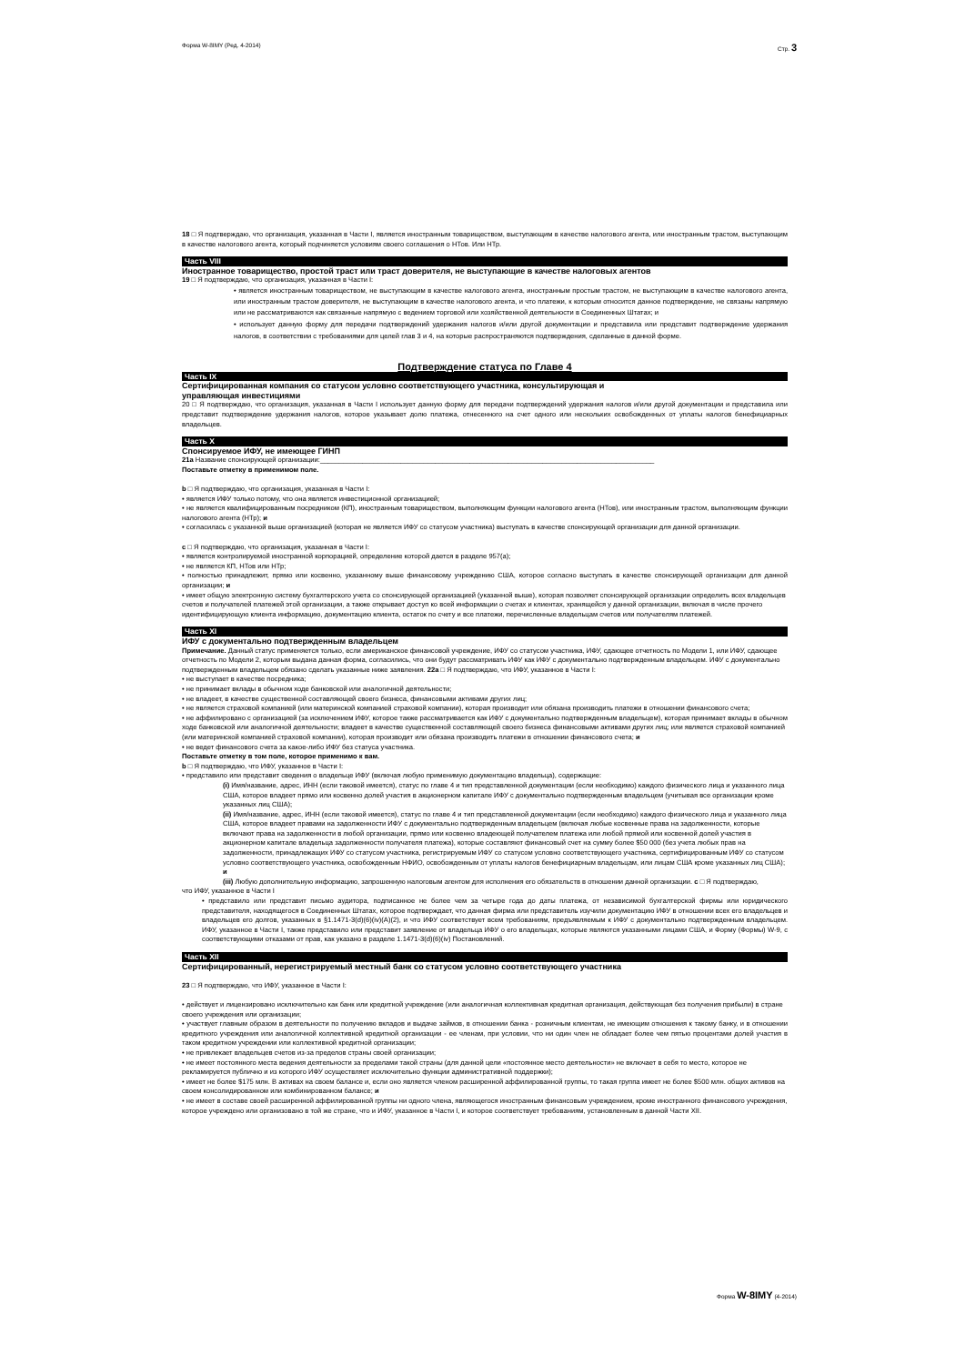Форма W-8IMY (Ред. 4-2014) Стр. 3
18 □ Я подтверждаю, что организация, указанная в Части I, является иностранным товариществом, выступающим в качестве налогового агента, или иностранным трастом, выступающим в качестве налогового агента, который подчиняется условиям своего соглашения о НТов. Или НТр.
Часть VIII
Иностранное товарищество, простой траст или траст доверителя, не выступающие в качестве налоговых агентов
19 □ Я подтверждаю, что организация, указанная в Части I:
• является иностранным товариществом, не выступающим в качестве налогового агента, иностранным простым трастом, не выступающим в качестве налогового агента, или иностранным трастом доверителя, не выступающим в качестве налогового агента, и что платежи, к которым относится данное подтверждение, не связаны напрямую или не рассматриваются как связанные напрямую с ведением торговой или хозяйственной деятельности в Соединенных Штатах; и
• использует данную форму для передачи подтверждений удержания налогов и/или другой документации и представила или представит подтверждение удержания налогов, в соответствии с требованиями для целей глав 3 и 4, на которые распространяются подтверждения, сделанные в данной форме.
Подтверждение статуса по Главе 4
Часть IX
Сертифицированная компания со статусом условно соответствующего участника, консультирующая и
управляющая инвестициями
20 □ Я подтверждаю, что организация, указанная в Части I использует данную форму для передачи подтверждений удержания налогов и/или другой документации и представила или представит подтверждение удержания налогов, которое указывает долю платежа, отнесенного на счет одного или нескольких освобожденных от уплаты налогов бенефициарных владельцев.
Часть X
Спонсируемое ИФУ, не имеющее ГИНП
21a Название спонсирующей организации:_______________________________________________________________________________________
Поставьте отметку в применимом поле.
b □ Я подтверждаю, что организация, указанная в Части I:
• является ИФУ только потому, что она является инвестиционной организацией;
• не является квалифицированным посредником (КП), иностранным товариществом, выполняющим функции налогового агента (НТов), или иностранным трастом, выполняющим функции налогового агента (НТр); и
• согласилась с указанной выше организацией (которая не является ИФУ со статусом участника) выступать в качестве спонсирующей организации для данной организации.
c □ Я подтверждаю, что организация, указанная в Части I:
• является контролируемой иностранной корпорацией, определение которой дается в разделе 957(a);
• не является КП, НТов или НТр;
• полностью принадлежит, прямо или косвенно, указанному выше финансовому учреждению США, которое согласно выступать в качестве спонсирующей организации для данной организации; и
• имеет общую электронную систему бухгалтерского учета со спонсирующей организацией (указанной выше), которая позволяет спонсирующей организации определить всех владельцев счетов и получателей платежей этой организации, а также открывает доступ ко всей информации о счетах и клиентах, хранящейся у данной организации, включая в числе прочего идентифицирующую клиента информацию, документацию клиента, остаток по счету и все платежи, перечисленные владельцам счетов или получателям платежей.
Часть XI
ИФУ с документально подтвержденным владельцем
Примечание. Данный статус применяется только, если американское финансовой учреждение, ИФУ со статусом участника, ИФУ, сдающее отчетность по Модели 1, или ИФУ, сдающее отчетность по Модели 2, которым выдана данная форма, согласились, что они будут рассматривать ИФУ как ИФУ с документально подтвержденным владельцем. ИФУ с документально подтвержденным владельцем обязано сделать указанные ниже заявления. 22a □ Я подтверждаю, что ИФУ, указанное в Части I:
• не выступает в качестве посредника;
• не принимает вклады в обычном ходе банковской или аналогичной деятельности;
• не владеет, в качестве существенной составляющей своего бизнеса, финансовыми активами других лиц;
• не является страховой компанией (или материнской компанией страховой компании), которая производит или обязана производить платежи в отношении финансового счета;
• не аффилировано с организацией (за исключением ИФУ, которое также рассматривается как ИФУ с документально подтвержденным владельцем), которая принимает вклады в обычном ходе банковской или аналогичной деятельности; владеет в качестве существенной составляющей своего бизнеса финансовыми активами других лиц; или является страховой компанией (или материнской компанией страховой компании), которая производит или обязана производить платежи в отношении финансового счета; и
• не ведет финансового счета за какое-либо ИФУ без статуса участника.
Поставьте отметку в том поле, которое применимо к вам.
b □ Я подтверждаю, что ИФУ, указанное в Части I:
• представило или представит сведения о владельце ИФУ (включая любую применимую документацию владельца), содержащие:
(i) Имя/название, адрес, ИНН (если таковой имеется), статус по главе 4 и тип представленной документации (если необходимо) каждого физического лица и указанного лица США, которое владеет прямо или косвенно долей участия в акционерном капитале ИФУ с документально подтвержденным владельцем (учитывая все организации кроме указанных лиц США);
(ii) Имя/название, адрес, ИНН (если таковой имеется), статус по главе 4 и тип представленной документации (если необходимо) каждого физического лица и указанного лица США, которое владеет правами на задолженности ИФУ с документально подтвержденным владельцем (включая любые косвенные права на задолженности, которые включают права на задолженности в любой организации, прямо или косвенно владеющей получателем платежа или любой прямой или косвенной долей участия в акционерном капитале владельца задолженности получателя платежа), которые составляют финансовый счет на сумму более $50 000 (без учета любых прав на задолженности, принадлежащих ИФУ со статусом участника, регистрируемым ИФУ со статусом условно соответствующего участника, сертифицированным ИФУ со статусом условно соответствующего участника, освобожденным НФИО, освобожденным от уплаты налогов бенефициарным владельцам, или лицам США кроме указанных лиц США); и
(iii) Любую дополнительную информацию, запрошенную налоговым агентом для исполнения его обязательств в отношении данной организации. c □ Я подтверждаю,
что ИФУ, указанное в Части I
• представило или представит письмо аудитора, подписанное не более чем за четыре года до даты платежа, от независимой бухгалтерской фирмы или юридического представителя, находящегося в Соединенных Штатах, которое подтверждает, что данная фирма или представитель изучили документацию ИФУ в отношении всех его владельцев и владельцев его долгов, указанных в §1.1471-3(d)(6)(iv)(A)(2), и что ИФУ соответствует всем требованиям, предъявляемым к ИФУ с документально подтвержденным владельцем. ИФУ, указанное в Части I, также представило или представит заявление от владельца ИФУ о его владельцах, которые являются указанными лицами США, и Форму (Формы) W-9, с соответствующими отказами от прав, как указано в разделе 1.1471-3(d)(6)(iv) Постановлений.
Часть XII
Сертифицированный, нерегистрируемый местный банк со статусом условно соответствующего участника
23 □ Я подтверждаю, что ИФУ, указанное в Части I:
• действует и лицензировано исключительно как банк или кредитной учреждение (или аналогичная коллективная кредитная организация, действующая без получения прибыли) в стране своего учреждения или организации;
• участвует главным образом в деятельности по получению вкладов и выдаче займов, в отношении банка - розничным клиентам, не имеющим отношения к такому банку, и в отношении кредитного учреждения или аналогичной коллективной кредитной организации - ее членам, при условии, что ни один член не обладает более чем пятью процентами долей участия в таком кредитном учреждении или коллективной кредитной организации;
• не привлекает владельцев счетов из-за пределов страны своей организации;
• не имеет постоянного места ведения деятельности за пределами такой страны (для данной цели «постоянное место деятельности» не включает в себя то место, которое не рекламируется публично и из которого ИФУ осуществляет исключительно функции административной поддержки);
• имеет не более $175 млн. В активах на своем балансе и, если оно является членом расширенной аффилированной группы, то такая группа имеет не более $500 млн. общих активов на своем консолидированном или комбинированном балансе; и
• не имеет в составе своей расширенной аффилированной группы ни одного члена, являющегося иностранным финансовым учреждением, кроме иностранного финансового учреждения, которое учреждено или организовано в той же стране, что и ИФУ, указанное в Части I, и которое соответствует требованиям, установленным в данной Части XII.
Форма W-8IMY (4-2014)